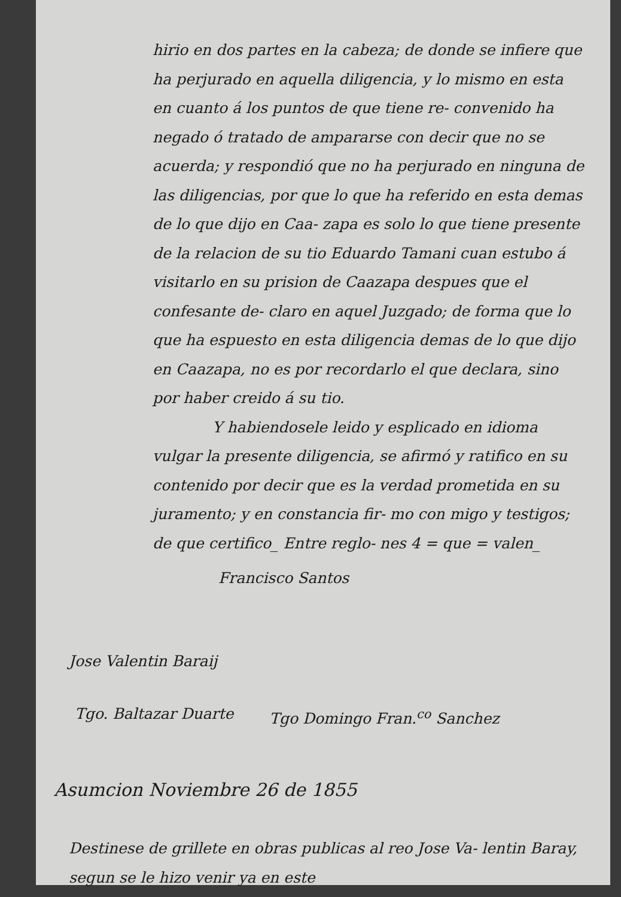hirio en dos partes en la cabeza; de donde se infiere que ha perjurado en aquella diligencia, y lo mismo en esta en cuanto á los puntos de que tiene re- convenido ha negado ó tratado de ampararse con decir que no se acuerda; y respondió que no ha perjurado en ninguna de las diligencias, por que lo que ha referido en esta demas de lo que dijo en Caa- zapa es solo lo que tiene presente de la relacion de su tio Eduardo Tamani cuan estubo á visitarlo en su prision de Caazapa despues que el confesante de- claro en aquel Juzgado; de forma que lo que ha espuesto en esta diligencia demas de lo que dijo en Caazapa, no es por recordarlo el que declara, sino por haber creido á su tio.
Y habiendosele leido y esplicado en idioma vulgar la presente diligencia, se afirmó y ratifico en su contenido por decir que es la verdad prometida en su juramento; y en constancia fir- mo con migo y testigos; de que certifico_ Entre reglo- nes 4 = que = valen_
Francisco Santos
Jose Valentin Baraij
Tgo. Baltazar Duarte Tgo Domingo Fran.<sup>co</sup> Sanchez
Asumcion Noviembre 26 de 1855
Destinese de grillete en obras publicas al reo Jose Va- lentin Baray, segun se le hizo venir ya en este